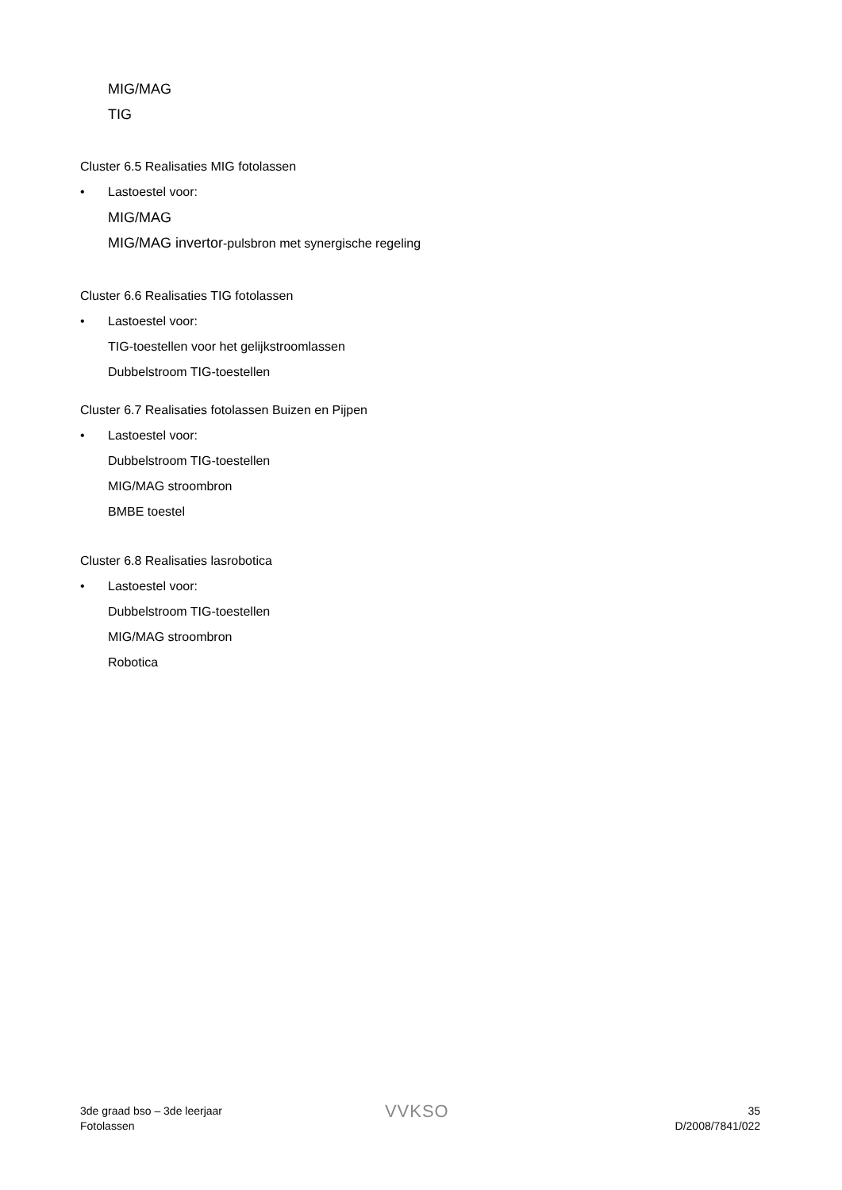MIG/MAG
TIG
Cluster 6.5 Realisaties MIG fotolassen
• Lastoestel voor:
MIG/MAG
MIG/MAG invertor-pulsbron met synergische regeling
Cluster 6.6 Realisaties TIG fotolassen
• Lastoestel voor:
TIG-toestellen voor het gelijkstroomlassen
Dubbelstroom TIG-toestellen
Cluster 6.7 Realisaties fotolassen Buizen en Pijpen
• Lastoestel voor:
Dubbelstroom TIG-toestellen
MIG/MAG stroombron
BMBE toestel
Cluster 6.8 Realisaties lasrobotica
• Lastoestel voor:
Dubbelstroom TIG-toestellen
MIG/MAG stroombron
Robotica
3de graad bso – 3de leerjaar
Fotolassen
VVKSO
35
D/2008/7841/022